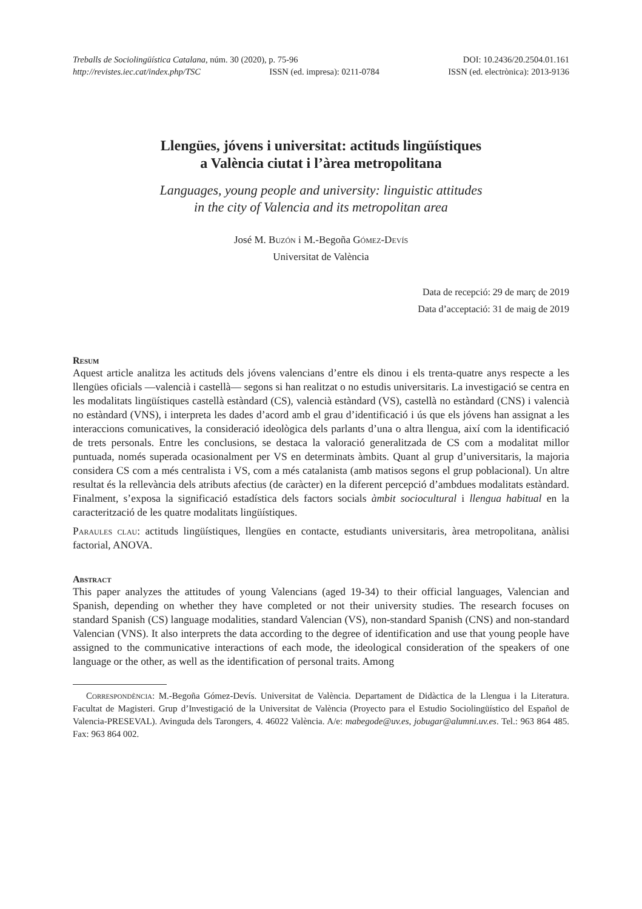Treballs de Sociolingüística Catalana, núm. 30 (2020), p. 75-96 DOI: 10.2436/20.2504.01.161
http://revistes.iec.cat/index.php/TSC ISSN (ed. impresa): 0211-0784 ISSN (ed. electrònica): 2013-9136
Llengües, jóvens i universitat: actituds lingüístiques
a València ciutat i l’àrea metropolitana
Languages, young people and university: linguistic attitudes
in the city of Valencia and its metropolitan area
José M. Buzón i M.-Begoña Gómez-Devís
Universitat de València
Data de recepció: 29 de març de 2019
Data d’acceptació: 31 de maig de 2019
Resum
Aquest article analitza les actituds dels jóvens valencians d’entre els dinou i els trenta-quatre anys respecte a les llengües oficials —valencià i castellà— segons si han realitzat o no estudis universitaris. La investigació se centra en les modalitats lingüístiques castellà estàndard (CS), valencià estàndard (VS), castellà no estàndard (CNS) i valencià no estàndard (VNS), i interpreta les dades d’acord amb el grau d’identificació i ús que els jóvens han assignat a les interaccions comunicatives, la consideració ideològica dels parlants d’una o altra llengua, així com la identificació de trets personals. Entre les conclusions, se destaca la valoració generalitzada de CS com a modalitat millor puntuada, només superada ocasionalment per VS en determinats àmbits. Quant al grup d’universitaris, la majoria considera CS com a més centralista i VS, com a més catalanista (amb matisos segons el grup poblacional). Un altre resultat és la rellevància dels atributs afectius (de caràcter) en la diferent percepció d’ambdues modalitats estàndard. Finalment, s’exposa la significació estadística dels factors socials àmbit sociocultural i llengua habitual en la caracterització de les quatre modalitats lingüístiques.
Paraules clau: actituds lingüístiques, llengües en contacte, estudiants universitaris, àrea metropolitana, anàlisi factorial, ANOVA.
Abstract
This paper analyzes the attitudes of young Valencians (aged 19-34) to their official languages, Valencian and Spanish, depending on whether they have completed or not their university studies. The research focuses on standard Spanish (CS) language modalities, standard Valencian (VS), non-standard Spanish (CNS) and non-standard Valencian (VNS). It also interprets the data according to the degree of identification and use that young people have assigned to the communicative interactions of each mode, the ideological consideration of the speakers of one language or the other, as well as the identification of personal traits. Among
Correspondència: M.-Begoña Gómez-Devís. Universitat de València. Departament de Didàctica de la Llengua i la Literatura. Facultat de Magisteri. Grup d’Investigació de la Universitat de València (Proyecto para el Estudio Sociolingüístico del Español de Valencia-PRESEVAL). Avinguda dels Tarongers, 4. 46022 València. A/e: mabegode@uv.es, jobugar@alumni.uv.es. Tel.: 963 864 485. Fax: 963 864 002.